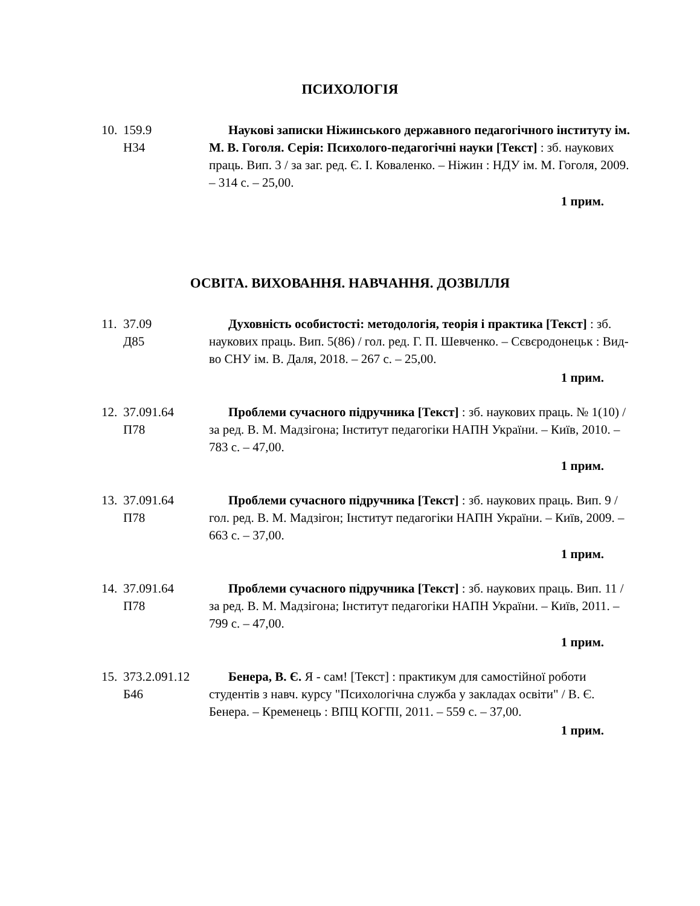ПСИХОЛОГІЯ
10.
159.9
Н34
Наукові записки Ніжинського державного педагогічного інституту ім. М. В. Гоголя. Серія: Психолого-педагогічні науки [Текст] : зб. наукових праць. Вип. 3 / за заг. ред. Є. І. Коваленко. – Ніжин : НДУ ім. М. Гоголя, 2009. – 314 с. – 25,00.
1 прим.
ОСВІТА. ВИХОВАННЯ. НАВЧАННЯ. ДОЗВІЛЛЯ
11.
37.09
Д85
Духовність особистості: методологія, теорія і практика [Текст] : зб. наукових праць. Вип. 5(86) / гол. ред. Г. П. Шевченко. – Сєвєродонецьк : Вид-во СНУ ім. В. Даля, 2018. – 267 с. – 25,00.
1 прим.
12.
37.091.64
П78
Проблеми сучасного підручника [Текст] : зб. наукових праць. № 1(10) / за ред. В. М. Мадзігона; Інститут педагогіки НАПН України. – Київ, 2010. – 783 с. – 47,00.
1 прим.
13.
37.091.64
П78
Проблеми сучасного підручника [Текст] : зб. наукових праць. Вип. 9 / гол. ред. В. М. Мадзігон; Інститут педагогіки НАПН України. – Київ, 2009. – 663 с. – 37,00.
1 прим.
14.
37.091.64
П78
Проблеми сучасного підручника [Текст] : зб. наукових праць. Вип. 11 / за ред. В. М. Мадзігона; Інститут педагогіки НАПН України. – Київ, 2011. – 799 с. – 47,00.
1 прим.
15.
373.2.091.12
Б46
Бенера, В. Є. Я - сам! [Текст] : практикум для самостійної роботи студентів з навч. курсу "Психологічна служба у закладах освіти" / В. Є. Бенера. – Кременець : ВПЦ КОГПІ, 2011. – 559 с. – 37,00.
1 прим.